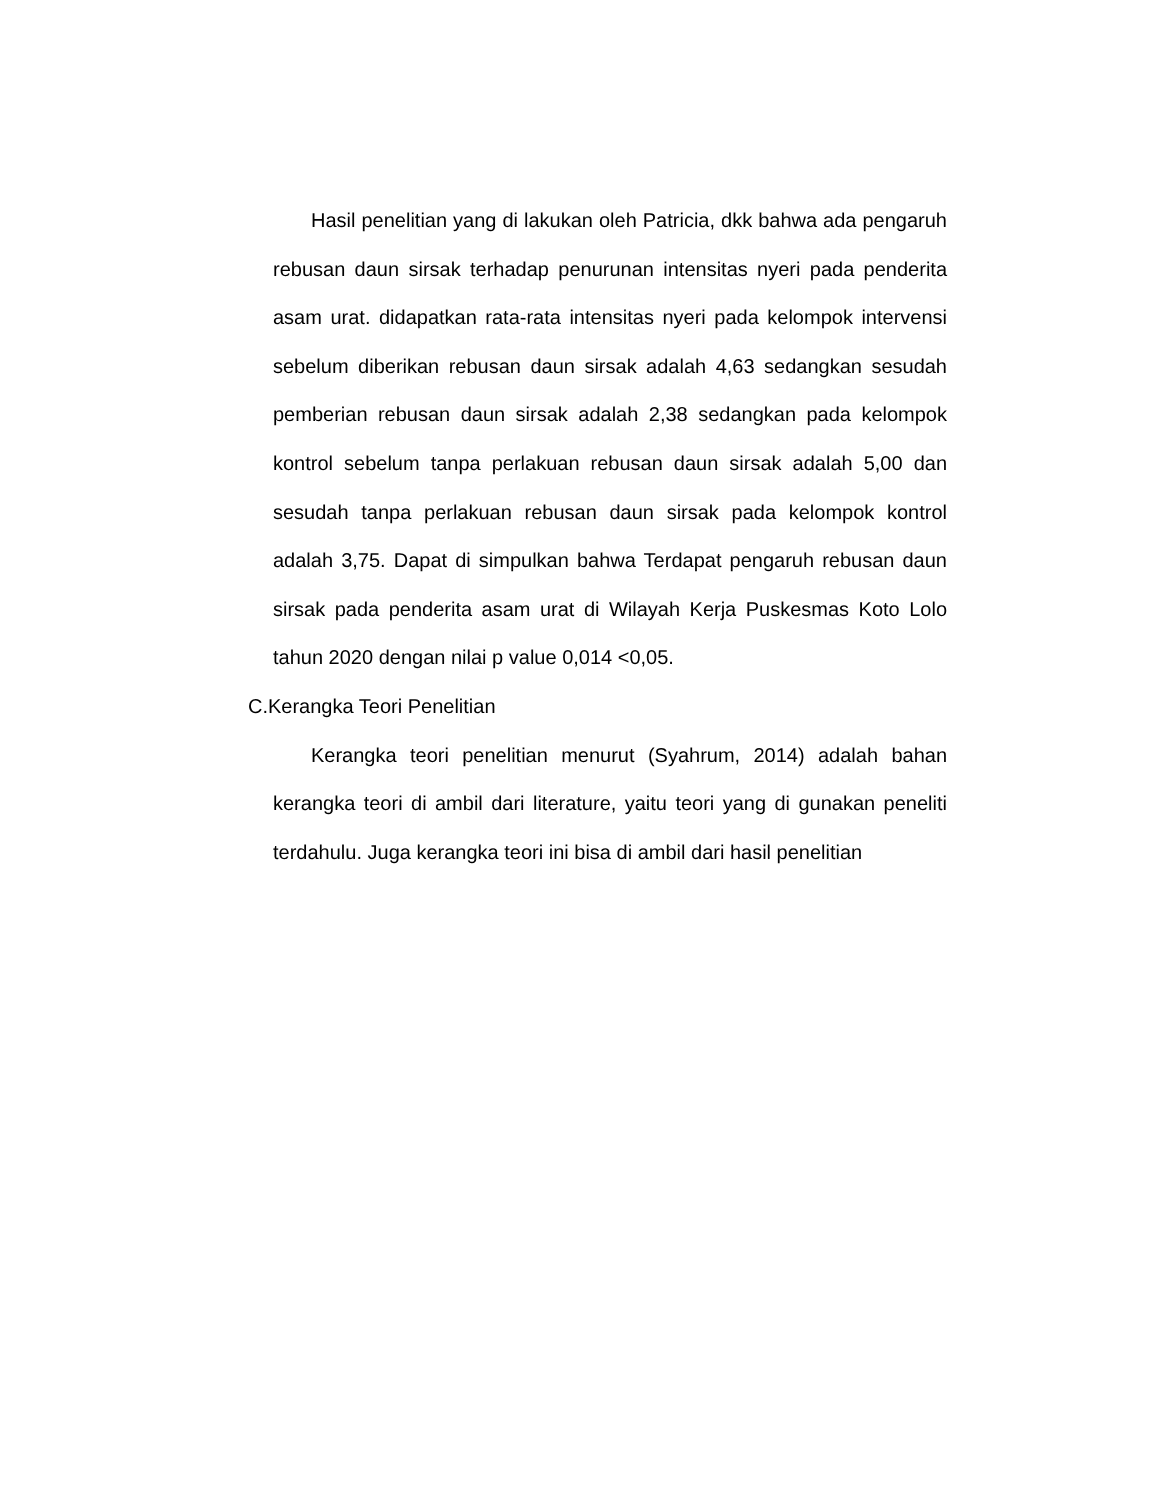Hasil penelitian yang di lakukan oleh Patricia, dkk bahwa ada pengaruh rebusan daun sirsak terhadap penurunan intensitas nyeri pada penderita asam urat. didapatkan rata-rata intensitas nyeri pada kelompok intervensi sebelum diberikan rebusan daun sirsak adalah 4,63 sedangkan sesudah pemberian rebusan daun sirsak adalah 2,38 sedangkan pada kelompok kontrol sebelum tanpa perlakuan rebusan daun sirsak adalah 5,00 dan sesudah tanpa perlakuan rebusan daun sirsak pada kelompok kontrol adalah 3,75. Dapat di simpulkan bahwa Terdapat pengaruh rebusan daun sirsak pada penderita asam urat di Wilayah Kerja Puskesmas Koto Lolo tahun 2020 dengan nilai p value 0,014 <0,05.
C.Kerangka Teori Penelitian
Kerangka teori penelitian menurut (Syahrum, 2014) adalah bahan kerangka teori di ambil dari literature, yaitu teori yang di gunakan peneliti terdahulu. Juga kerangka teori ini bisa di ambil dari hasil penelitian